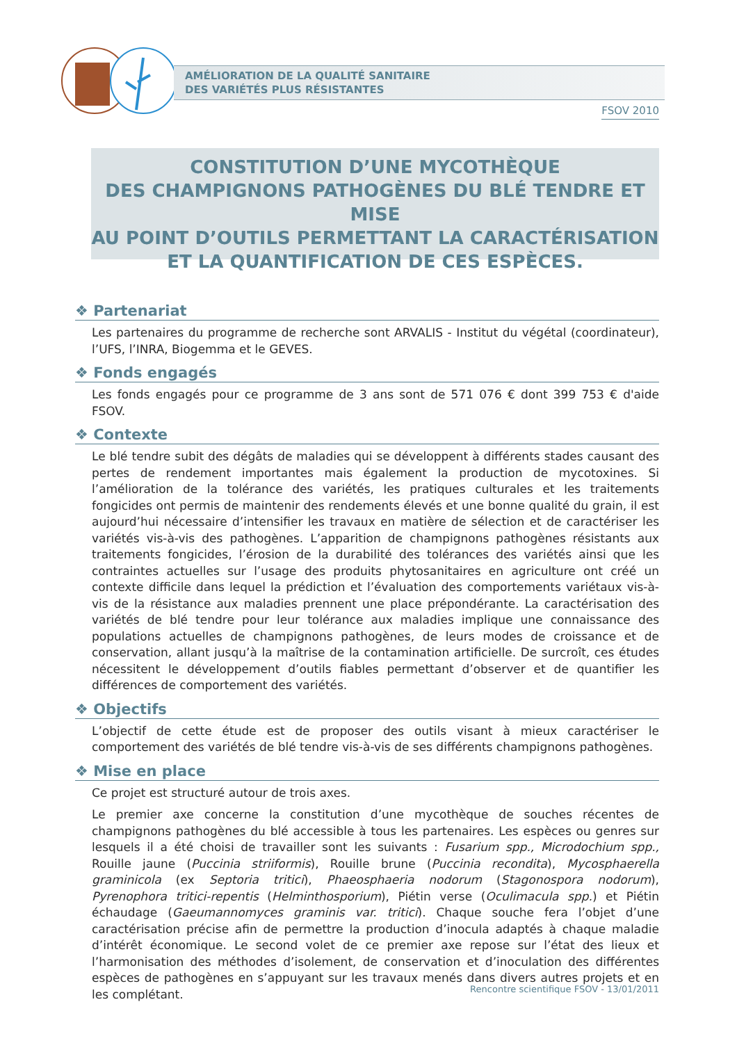AMÉLIORATION DE LA QUALITÉ SANITAIRE
DES VARIÉTÉS PLUS RÉSISTANTES
FSOV 2010
CONSTITUTION D’UNE MYCOTHÈQUE
DES CHAMPIGNONS PATHOGÈNES DU BLÉ TENDRE ET MISE
AU POINT D’OUTILS PERMETTANT LA CARACTÉRISATION
ET LA QUANTIFICATION DE CES ESPÈCES.
❖ Partenariat
Les partenaires du programme de recherche sont ARVALIS - Institut du végétal (coordinateur), l’UFS, l’INRA, Biogemma et le GEVES.
❖ Fonds engagés
Les fonds engagés pour ce programme de 3 ans sont de 571 076 € dont 399 753 € d'aide FSOV.
❖ Contexte
Le blé tendre subit des dégâts de maladies qui se développent à différents stades causant des pertes de rendement importantes mais également la production de mycotoxines. Si l’amélioration de la tolérance des variétés, les pratiques culturales et les traitements fongicides ont permis de maintenir des rendements élevés et une bonne qualité du grain, il est aujourd’hui nécessaire d’intensifier les travaux en matière de sélection et de caractériser les variétés vis-à-vis des pathogènes. L’apparition de champignons pathogènes résistants aux traitements fongicides, l’érosion de la durabilité des tolérances des variétés ainsi que les contraintes actuelles sur l’usage des produits phytosanitaires en agriculture ont créé un contexte difficile dans lequel la prédiction et l’évaluation des comportements variétaux vis-à-vis de la résistance aux maladies prennent une place prépondérante. La caractérisation des variétés de blé tendre pour leur tolérance aux maladies implique une connaissance des populations actuelles de champignons pathogènes, de leurs modes de croissance et de conservation, allant jusqu’à la maîtrise de la contamination artificielle. De surcroît, ces études nécessitent le développement d’outils fiables permettant d’observer et de quantifier les différences de comportement des variétés.
❖ Objectifs
L’objectif de cette étude est de proposer des outils visant à mieux caractériser le comportement des variétés de blé tendre vis-à-vis de ses différents champignons pathogènes.
❖ Mise en place
Ce projet est structuré autour de trois axes.
Le premier axe concerne la constitution d’une mycothèque de souches récentes de champignons pathogènes du blé accessible à tous les partenaires. Les espèces ou genres sur lesquels il a été choisi de travailler sont les suivants : Fusarium spp., Microdochium spp., Rouille jaune (Puccinia striiformis), Rouille brune (Puccinia recondita), Mycosphaerella graminicola (ex Septoria tritici), Phaeosphaeria nodorum (Stagonospora nodorum), Pyrenophora tritici-repentis (Helminthosporium), Piétin verse (Oculimacula spp.) et Piétin échaudage (Gaeumannomyces graminis var. tritici). Chaque souche fera l’objet d’une caractérisation précise afin de permettre la production d’inocula adaptés à chaque maladie d’intérêt économique. Le second volet de ce premier axe repose sur l’état des lieux et l’harmonisation des méthodes d’isolement, de conservation et d’inoculation des différentes espèces de pathogènes en s’appuyant sur les travaux menés dans divers autres projets et en les complétant.
Rencontre scientifique FSOV - 13/01/2011